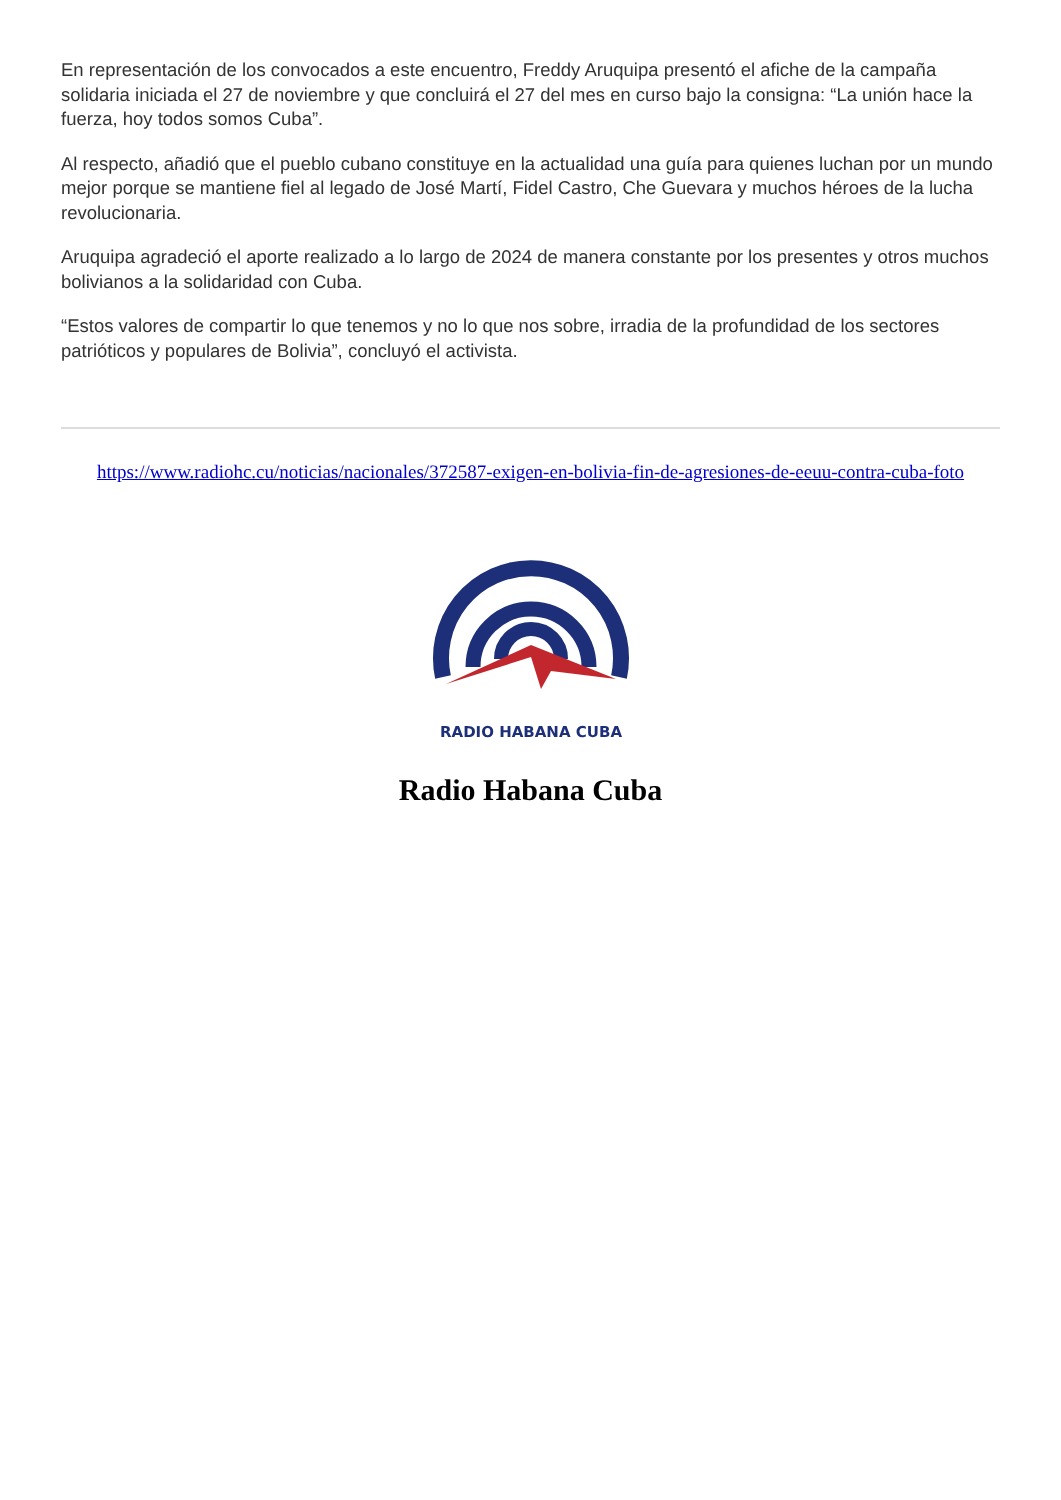En representación de los convocados a este encuentro, Freddy Aruquipa presentó el afiche de la campaña solidaria iniciada el 27 de noviembre y que concluirá el 27 del mes en curso bajo la consigna: “La unión hace la fuerza, hoy todos somos Cuba”.
Al respecto, añadió que el pueblo cubano constituye en la actualidad una guía para quienes luchan por un mundo mejor porque se mantiene fiel al legado de José Martí, Fidel Castro, Che Guevara y muchos héroes de la lucha revolucionaria.
Aruquipa agradeció el aporte realizado a lo largo de 2024 de manera constante por los presentes y otros muchos bolivianos a la solidaridad con Cuba.
“Estos valores de compartir lo que tenemos y no lo que nos sobre, irradia de la profundidad de los sectores patrióticos y populares de Bolivia”, concluyó el activista.
https://www.radiohc.cu/noticias/nacionales/372587-exigen-en-bolivia-fin-de-agresiones-de-eeuu-contra-cuba-foto
RADIO HABANA CUBA
Radio Habana Cuba